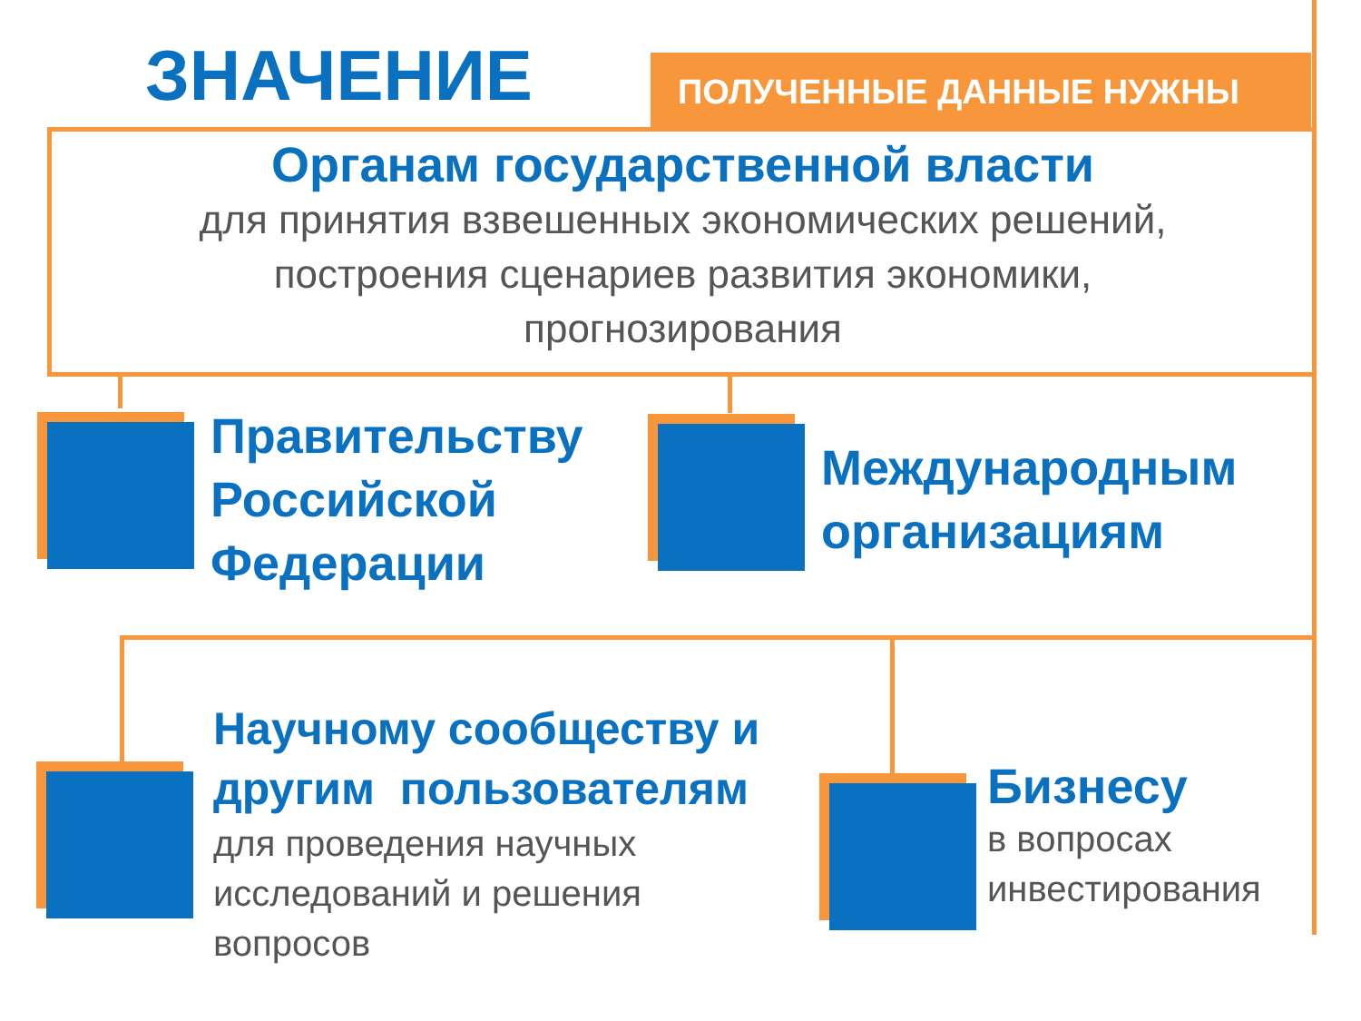ЗНАЧЕНИЕ
ПОЛУЧЕННЫЕ ДАННЫЕ НУЖНЫ
Органам государственной власти
для принятия взвешенных экономических решений,
построения сценариев развития экономики,
прогнозирования
Правительству
Российской
Федерации
Международным
организациям
Научному сообществу и
другим пользователям
для проведения научных
исследований и решения
вопросов
Бизнесу
в вопросах
инвестирования